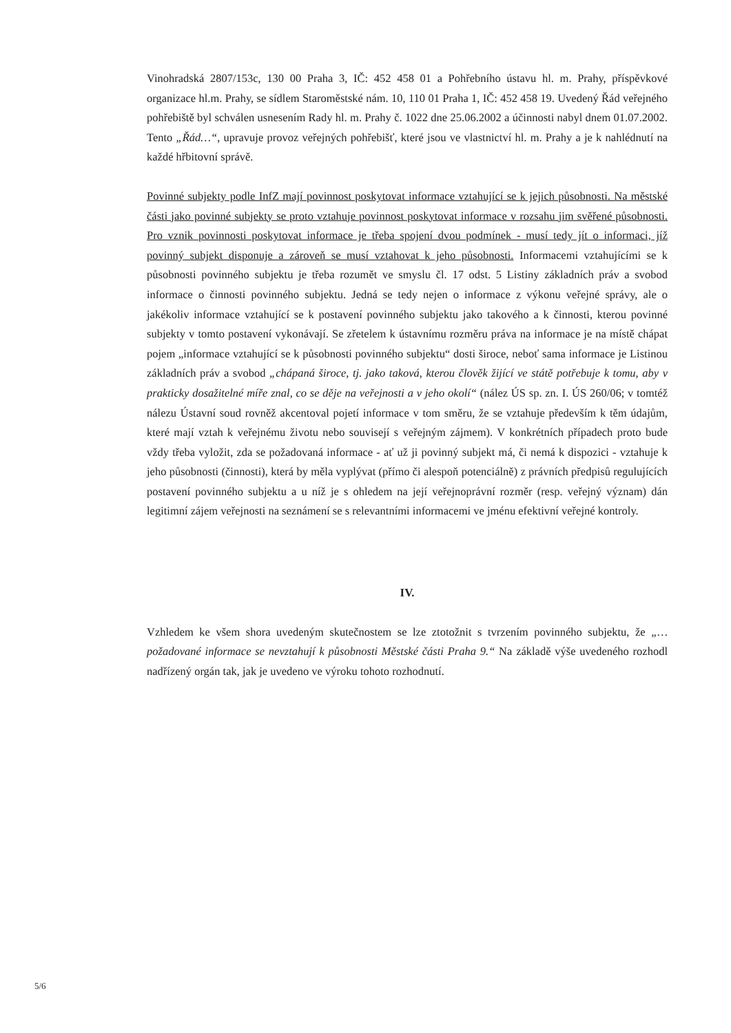Vinohradská 2807/153c, 130 00 Praha 3, IČ: 452 458 01 a Pohřebního ústavu hl. m. Prahy, příspěvkové organizace hl.m. Prahy, se sídlem Staroměstské nám. 10, 110 01 Praha 1, IČ: 452 458 19. Uvedený Řád veřejného pohřebiště byl schválen usnesením Rady hl. m. Prahy č. 1022 dne 25.06.2002 a účinnosti nabyl dnem 01.07.2002. Tento „Řád…“, upravuje provoz veřejných pohřebišť, které jsou ve vlastnictví hl. m. Prahy a je k nahlédnutí na každé hřbitovní správě.
Povinné subjekty podle InfZ mají povinnost poskytovat informace vztahující se k jejich působnosti. Na městské části jako povinné subjekty se proto vztahuje povinnost poskytovat informace v rozsahu jim svěřené působnosti. Pro vznik povinnosti poskytovat informace je třeba spojení dvou podmínek - musí tedy jít o informaci, jíž povinný subjekt disponuje a zároveň se musí vztahovat k jeho působnosti. Informacemi vztahujícími se k působnosti povinného subjektu je třeba rozumět ve smyslu čl. 17 odst. 5 Listiny základních práv a svobod informace o činnosti povinného subjektu. Jedná se tedy nejen o informace z výkonu veřejné správy, ale o jakékoliv informace vztahující se k postavení povinného subjektu jako takového a k činnosti, kterou povinné subjekty v tomto postavení vykonávají. Se zřetelem k ústavnímu rozměru práva na informace je na místě chápat pojem „informace vztahující se k působnosti povinného subjektu“ dosti široce, neboť sama informace je Listinou základních práv a svobod „chápaná široce, tj. jako taková, kterou člověk žijící ve státě potřebuje k tomu, aby v prakticky dosažitelné míře znal, co se děje na veřejnosti a v jeho okolí“ (nález ÚS sp. zn. I. ÚS 260/06; v tomtéž nálezu Ústavní soud rovněž akcentoval pojetí informace v tom směru, že se vztahuje především k těm údajům, které mají vztah k veřejnému životu nebo souvisejí s veřejným zájmem). V konkrétních případech proto bude vždy třeba vyložit, zda se požadovaná informace - ať už ji povinný subjekt má, či nemá k dispozici - vztahuje k jeho působnosti (činnosti), která by měla vyplývat (přímo či alespoň potenciálně) z právních předpisů regulujících postavení povinného subjektu a u níž je s ohledem na její veřejnoprávní rozměr (resp. veřejný význam) dán legitimní zájem veřejnosti na seznámení se s relevantními informacemi ve jménu efektivní veřejné kontroly.
IV.
Vzhledem ke všem shora uvedeným skutečnostem se lze ztotožnit s tvrzením povinného subjektu, že „… požadované informace se nevztahují k působnosti Městské části Praha 9.“ Na základě výše uvedeného rozhodl nadřízený orgán tak, jak je uvedeno ve výroku tohoto rozhodnutí.
5/6